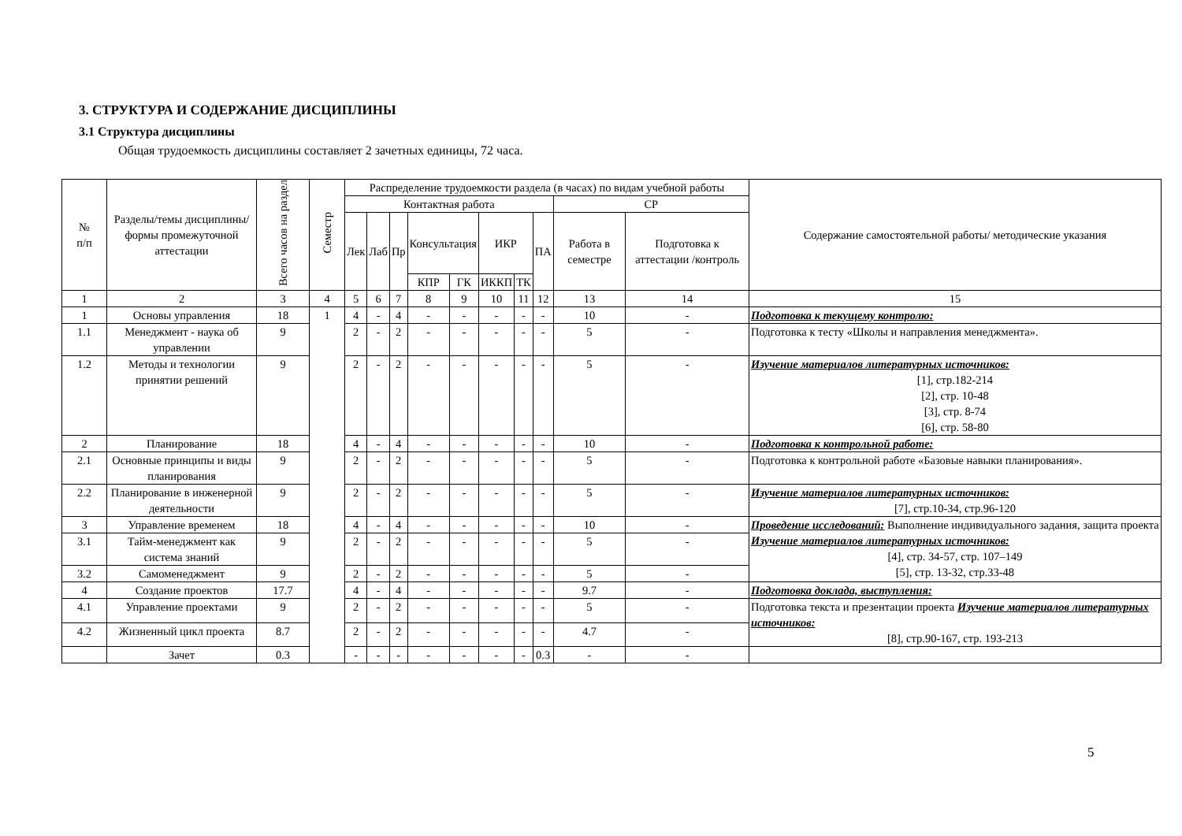3. СТРУКТУРА И СОДЕРЖАНИЕ ДИСЦИПЛИНЫ
3.1 Структура дисциплины
Общая трудоемкость дисциплины составляет 2 зачетных единицы, 72 часа.
| № п/п | Разделы/темы дисциплины/формы промежуточной аттестации | Всего часов на раздел | Семестр | Распределение трудоемкости раздела (в часах) по видам учебной работы | | | | | | | | | | Содержание самостоятельной работы/ методические указания |
| --- | --- | --- | --- | --- | --- | --- | --- | --- | --- | --- | --- | --- | --- | --- |
| | | | | Контактная работа | | | | | | | | СР | | |
| | | | | Лек | Лаб | Пр | Консультация | | ИКР | | ПА | Работа в семестре | Подготовка к аттестации /контроль | |
| | | | | | | | КПР | ГК | ИККП | ТК | | | | |
| 1 | 2 | 3 | 4 | 5 | 6 | 7 | 8 | 9 | 10 | 11 | 12 | 13 | 14 | 15 |
| 1 | Основы управления | 18 | 1 | 4 | - | 4 | - | - | - | - | - | 10 | - | Подготовка к текущему контролю: |
| 1.1 | Менеджмент - наука об управлении | 9 | | 2 | - | 2 | - | - | - | - | - | 5 | - | Подготовка к тесту «Школы и направления менеджмента». |
| 1.2 | Методы и технологии принятии решений | 9 | | 2 | - | 2 | - | - | - | - | - | 5 | - | Изучение материалов литературных источников: [1], стр.182-214 [2], стр. 10-48 [3], стр. 8-74 [6], стр. 58-80 |
| 2 | Планирование | 18 | | 4 | - | 4 | - | - | - | - | - | 10 | - | Подготовка к контрольной работе: |
| 2.1 | Основные принципы и виды планирования | 9 | | 2 | - | 2 | - | - | - | - | - | 5 | - | Подготовка к контрольной работе «Базовые навыки планирования». |
| 2.2 | Планирование в инженерной деятельности | 9 | | 2 | - | 2 | - | - | - | - | - | 5 | - | Изучение материалов литературных источников: [7], стр.10-34, стр.96-120 |
| 3 | Управление временем | 18 | | 4 | - | 4 | - | - | - | - | - | 10 | - | Проведение исследований: Выполнение индивидуального задания, защита проекта Изучение материалов литературных источников: [4], стр. 34-57, стр. 107–149 [5], стр. 13-32, стр.33-48 |
| 3.1 | Тайм-менеджмент как система знаний | 9 | | 2 | - | 2 | - | - | - | - | - | 5 | - | |
| 3.2 | Самоменеджмент | 9 | | 2 | - | 2 | - | - | - | - | - | 5 | - | |
| 4 | Создание проектов | 17.7 | | 4 | - | 4 | - | - | - | - | - | 9.7 | - | Подготовка доклада, выступления: |
| 4.1 | Управление проектами | 9 | | 2 | - | 2 | - | - | - | - | - | 5 | - | Подготовка текста и презентации проекта Изучение материалов литературных источников: [8], стр.90-167, стр. 193-213 |
| 4.2 | Жизненный цикл проекта | 8.7 | | 2 | - | 2 | - | - | - | - | - | 4.7 | - | |
| | Зачет | 0.3 | | - | - | - | - | - | - | - | 0.3 | - | - | |
5